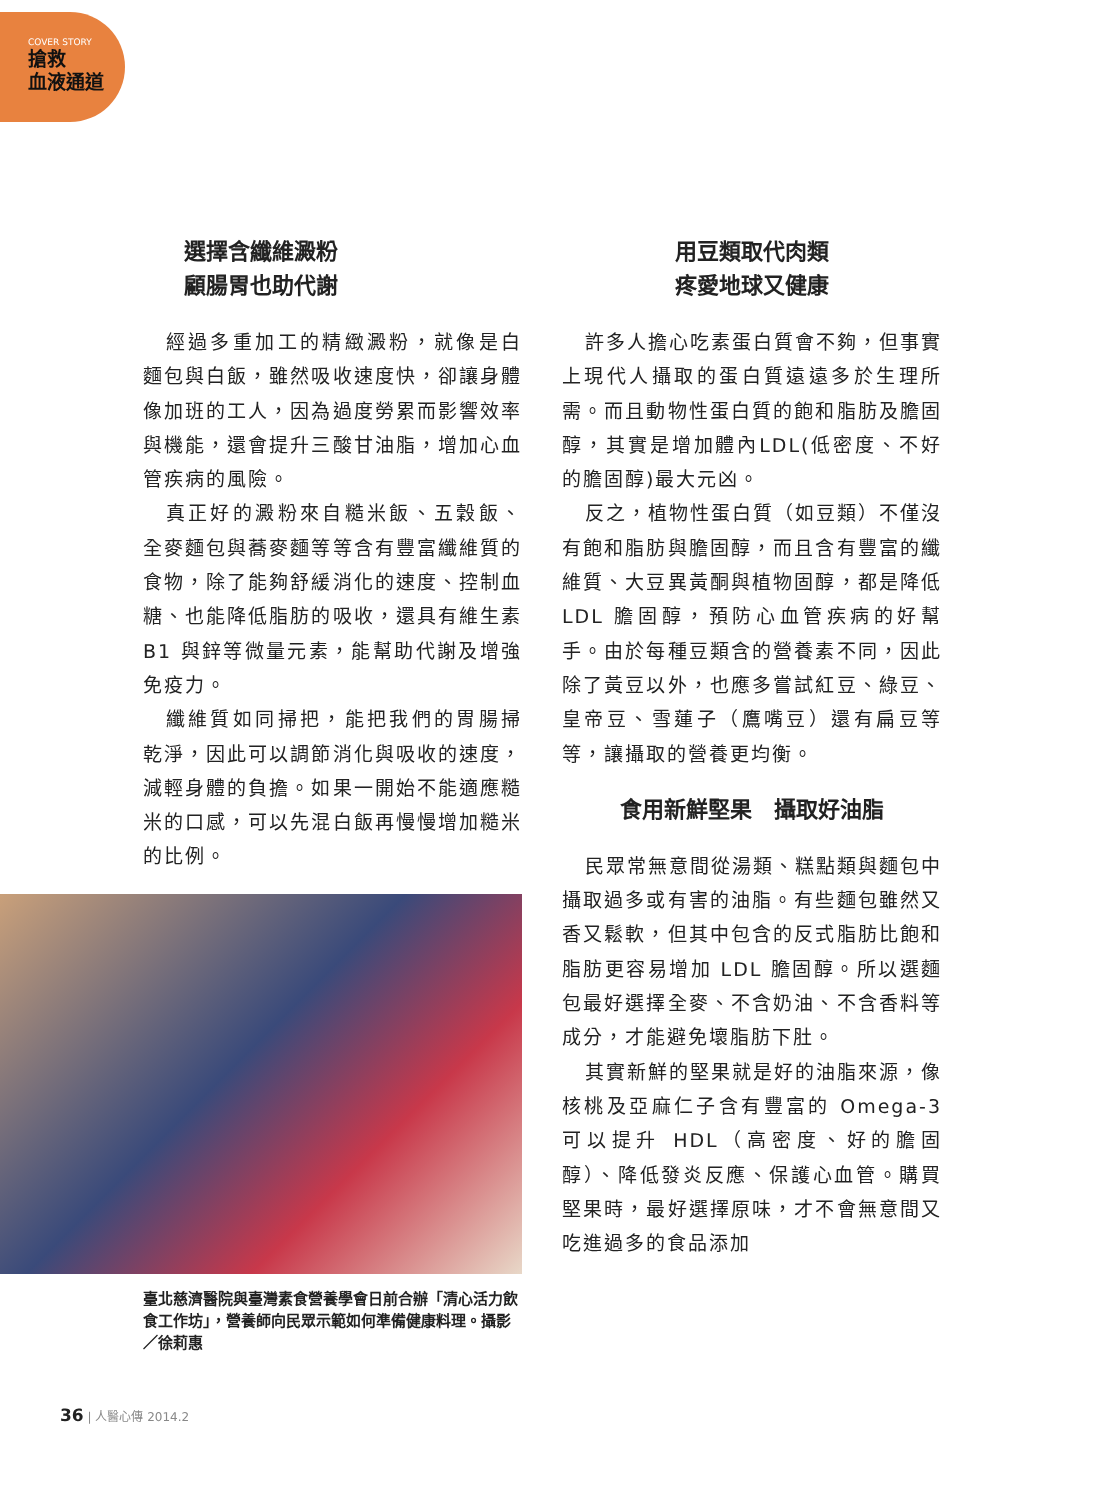COVER STORY
搶救
血液通道
選擇含纖維澱粉
顧腸胃也助代謝
經過多重加工的精緻澱粉，就像是白麵包與白飯，雖然吸收速度快，卻讓身體像加班的工人，因為過度勞累而影響效率與機能，還會提升三酸甘油脂，增加心血管疾病的風險。
真正好的澱粉來自糙米飯、五穀飯、全麥麵包與蕎麥麵等等含有豐富纖維質的食物，除了能夠舒緩消化的速度、控制血糖、也能降低脂肪的吸收，還具有維生素 B1 與鋅等微量元素，能幫助代謝及增強免疫力。
纖維質如同掃把，能把我們的胃腸掃乾淨，因此可以調節消化與吸收的速度，減輕身體的負擔。如果一開始不能適應糙米的口感，可以先混白飯再慢慢增加糙米的比例。
臺北慈濟醫院與臺灣素食營養學會日前合辦「清心活力飲食工作坊」，營養師向民眾示範如何準備健康料理。攝影／徐莉惠
用豆類取代肉類
疼愛地球又健康
許多人擔心吃素蛋白質會不夠，但事實上現代人攝取的蛋白質遠遠多於生理所需。而且動物性蛋白質的飽和脂肪及膽固醇，其實是增加體內LDL(低密度、不好的膽固醇)最大元凶。
反之，植物性蛋白質（如豆類）不僅沒有飽和脂肪與膽固醇，而且含有豐富的纖維質、大豆異黃酮與植物固醇，都是降低 LDL 膽固醇，預防心血管疾病的好幫手。由於每種豆類含的營養素不同，因此除了黃豆以外，也應多嘗試紅豆、綠豆、皇帝豆、雪蓮子（鷹嘴豆）還有扁豆等等，讓攝取的營養更均衡。
食用新鮮堅果　攝取好油脂
民眾常無意間從湯類、糕點類與麵包中攝取過多或有害的油脂。有些麵包雖然又香又鬆軟，但其中包含的反式脂肪比飽和脂肪更容易增加 LDL 膽固醇。所以選麵包最好選擇全麥、不含奶油、不含香料等成分，才能避免壞脂肪下肚。
其實新鮮的堅果就是好的油脂來源，像核桃及亞麻仁子含有豐富的 Omega-3 可以提升 HDL（高密度、好的膽固醇）、降低發炎反應、保護心血管。購買堅果時，最好選擇原味，才不會無意間又吃進過多的食品添加
36 | 人醫心傳 2014.2